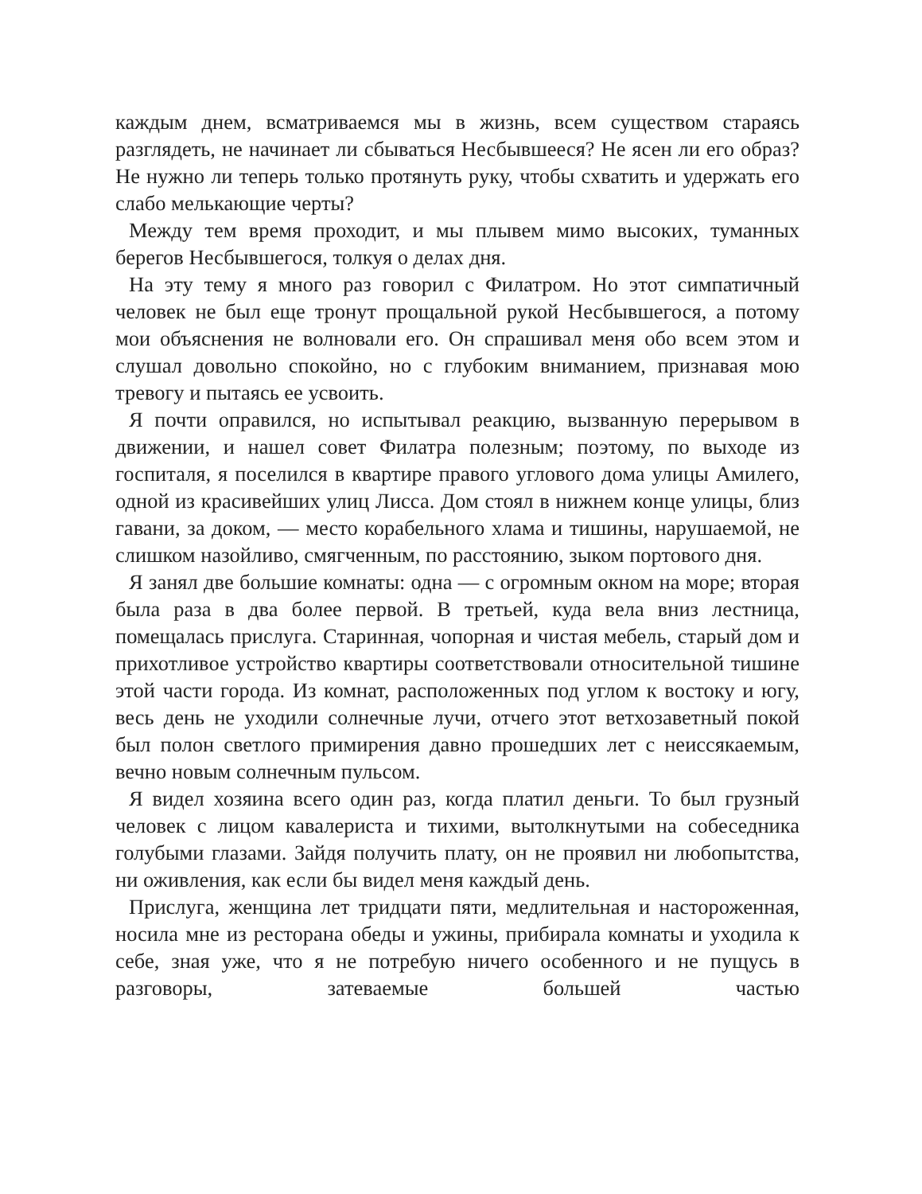каждым днем, всматриваемся мы в жизнь, всем существом стараясь разглядеть, не начинает ли сбываться Несбывшееся? Не ясен ли его образ? Не нужно ли теперь только протянуть руку, чтобы схватить и удержать его слабо мелькающие черты?
Между тем время проходит, и мы плывем мимо высоких, туманных берегов Несбывшегося, толкуя о делах дня.
На эту тему я много раз говорил с Филатром. Но этот симпатичный человек не был еще тронут прощальной рукой Несбывшегося, а потому мои объяснения не волновали его. Он спрашивал меня обо всем этом и слушал довольно спокойно, но с глубоким вниманием, признавая мою тревогу и пытаясь ее усвоить.
Я почти оправился, но испытывал реакцию, вызванную перерывом в движении, и нашел совет Филатра полезным; поэтому, по выходе из госпиталя, я поселился в квартире правого углового дома улицы Амилего, одной из красивейших улиц Лисса. Дом стоял в нижнем конце улицы, близ гавани, за доком, — место корабельного хлама и тишины, нарушаемой, не слишком назойливо, смягченным, по расстоянию, зыком портового дня.
Я занял две большие комнаты: одна — с огромным окном на море; вторая была раза в два более первой. В третьей, куда вела вниз лестница, помещалась прислуга. Старинная, чопорная и чистая мебель, старый дом и прихотливое устройство квартиры соответствовали относительной тишине этой части города. Из комнат, расположенных под углом к востоку и югу, весь день не уходили солнечные лучи, отчего этот ветхозаветный покой был полон светлого примирения давно прошедших лет с неиссякаемым, вечно новым солнечным пульсом.
Я видел хозяина всего один раз, когда платил деньги. То был грузный человек с лицом кавалериста и тихими, вытолкнутыми на собеседника голубыми глазами. Зайдя получить плату, он не проявил ни любопытства, ни оживления, как если бы видел меня каждый день.
Прислуга, женщина лет тридцати пяти, медлительная и настороженная, носила мне из ресторана обеды и ужины, прибирала комнаты и уходила к себе, зная уже, что я не потребую ничего особенного и не пущусь в разговоры, затеваемые большей частью